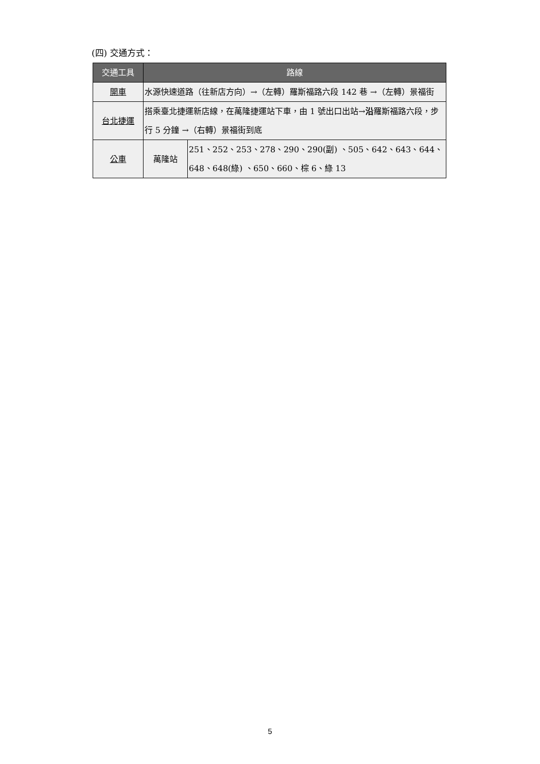(四) 交通方式：
| 交通工具 | 路線 | |
| --- | --- | --- |
| 開車 | 水源快速道路（往新店方向）→（左轉）羅斯福路六段 142 巷 →（左轉）景福街 | |
| 台北捷運 | 搭乘臺北捷運新店線，在萬隆捷運站下車，由 1 號出口出站→ 沿 羅斯福路六段，步行 5 分鐘 →（右轉）景福街到底 | |
| 公車 | 萬隆站 | 251、252、253、278、290、290(副) 、505、642、643、644、648、648(綠) 、650、660、棕 6、綠 13 |
5